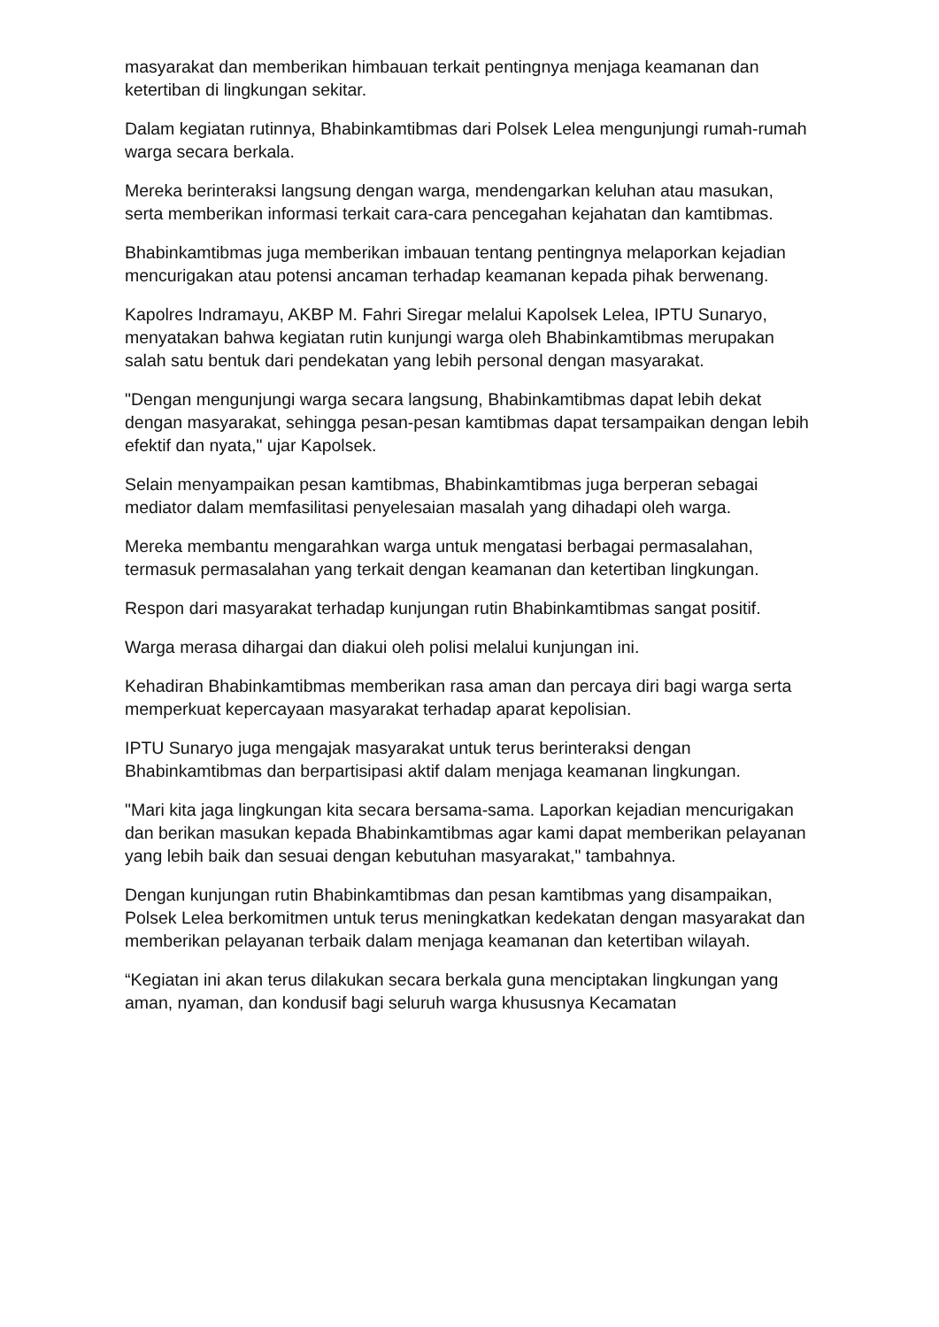masyarakat dan memberikan himbauan terkait pentingnya menjaga keamanan dan ketertiban di lingkungan sekitar.
Dalam kegiatan rutinnya, Bhabinkamtibmas dari Polsek Lelea mengunjungi rumah-rumah warga secara berkala.
Mereka berinteraksi langsung dengan warga, mendengarkan keluhan atau masukan, serta memberikan informasi terkait cara-cara pencegahan kejahatan dan kamtibmas.
Bhabinkamtibmas juga memberikan imbauan tentang pentingnya melaporkan kejadian mencurigakan atau potensi ancaman terhadap keamanan kepada pihak berwenang.
Kapolres Indramayu, AKBP M. Fahri Siregar melalui Kapolsek Lelea, IPTU Sunaryo, menyatakan bahwa kegiatan rutin kunjungi warga oleh Bhabinkamtibmas merupakan salah satu bentuk dari pendekatan yang lebih personal dengan masyarakat.
"Dengan mengunjungi warga secara langsung, Bhabinkamtibmas dapat lebih dekat dengan masyarakat, sehingga pesan-pesan kamtibmas dapat tersampaikan dengan lebih efektif dan nyata," ujar Kapolsek.
Selain menyampaikan pesan kamtibmas, Bhabinkamtibmas juga berperan sebagai mediator dalam memfasilitasi penyelesaian masalah yang dihadapi oleh warga.
Mereka membantu mengarahkan warga untuk mengatasi berbagai permasalahan, termasuk permasalahan yang terkait dengan keamanan dan ketertiban lingkungan.
Respon dari masyarakat terhadap kunjungan rutin Bhabinkamtibmas sangat positif.
Warga merasa dihargai dan diakui oleh polisi melalui kunjungan ini.
Kehadiran Bhabinkamtibmas memberikan rasa aman dan percaya diri bagi warga serta memperkuat kepercayaan masyarakat terhadap aparat kepolisian.
IPTU Sunaryo juga mengajak masyarakat untuk terus berinteraksi dengan Bhabinkamtibmas dan berpartisipasi aktif dalam menjaga keamanan lingkungan.
"Mari kita jaga lingkungan kita secara bersama-sama. Laporkan kejadian mencurigakan dan berikan masukan kepada Bhabinkamtibmas agar kami dapat memberikan pelayanan yang lebih baik dan sesuai dengan kebutuhan masyarakat," tambahnya.
Dengan kunjungan rutin Bhabinkamtibmas dan pesan kamtibmas yang disampaikan, Polsek Lelea berkomitmen untuk terus meningkatkan kedekatan dengan masyarakat dan memberikan pelayanan terbaik dalam menjaga keamanan dan ketertiban wilayah.
“Kegiatan ini akan terus dilakukan secara berkala guna menciptakan lingkungan yang aman, nyaman, dan kondusif bagi seluruh warga khususnya Kecamatan